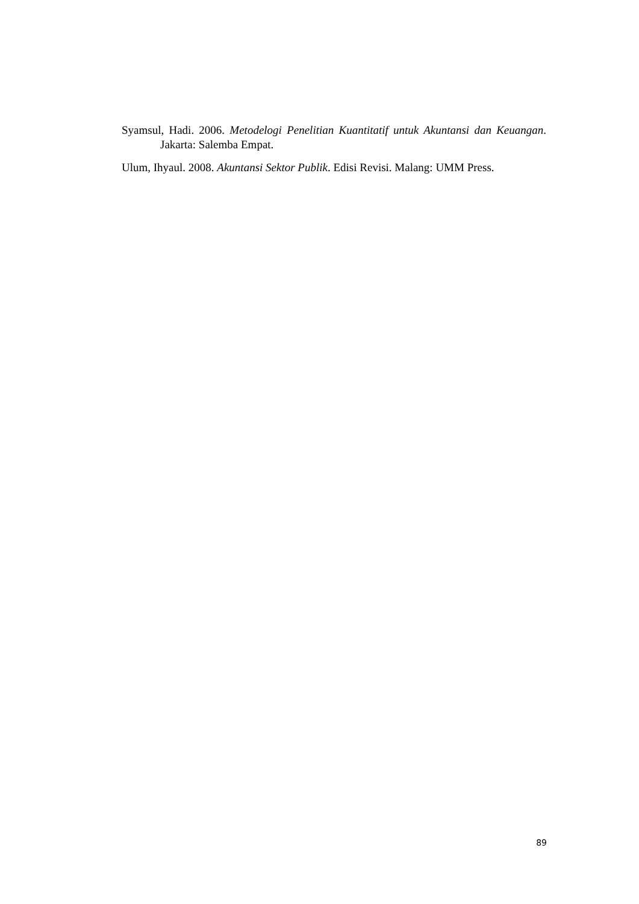Syamsul, Hadi. 2006. Metodelogi Penelitian Kuantitatif untuk Akuntansi dan Keuangan. Jakarta: Salemba Empat.
Ulum, Ihyaul. 2008. Akuntansi Sektor Publik. Edisi Revisi. Malang: UMM Press.
89